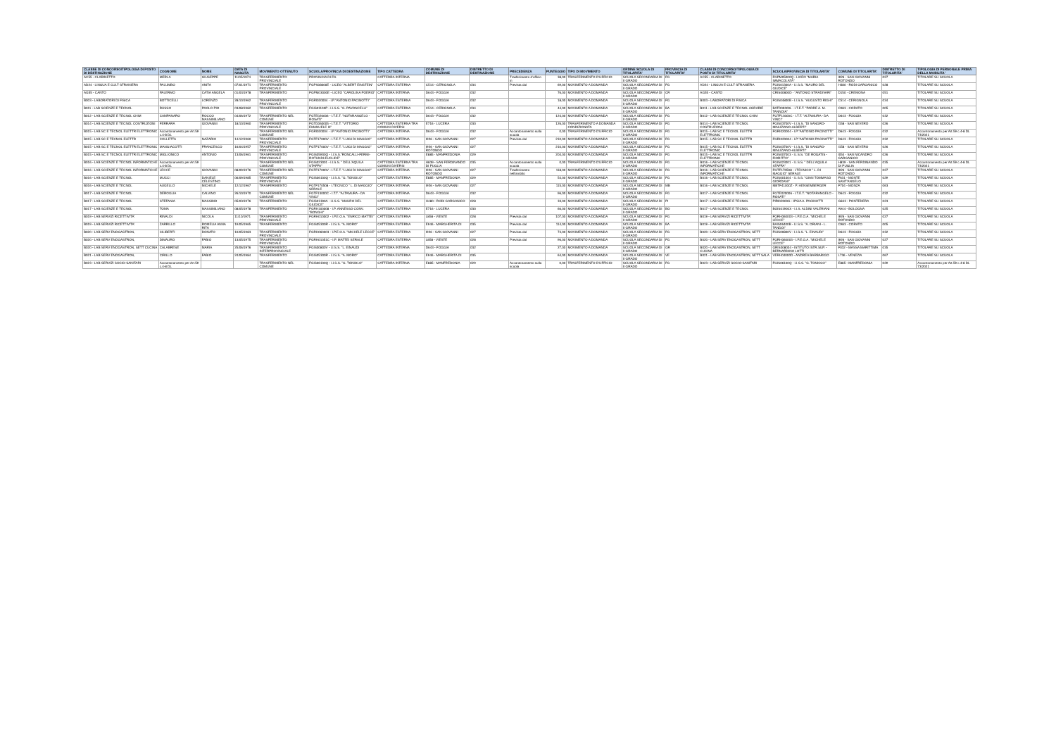| CLASSE DI CONCORSO/TIPOLOGIA DI POSTO DI DESTINAZIONE | COGNOME | NOME | DATA DI NASCITA | MOVIMENTO OTTENUTO | SCUOLA/PROVINCIA DI DESTINAZIONE | TIPO CATTEDRA | COMUNE DI DESTINAZIONE | DISTRETTO DI DESTINAZIONE | PRECEDENZA | PUNTEGGIO | TIPO DI MOVIMENTO | ORDINE SCUOLA DI TITOLARITA' | PROVINCIA DI TITOLARITA' | CLASSI DI CONCORSO/TIPOLOGIA DI POSTO DI TITOLARITA' | SCUOLA/PROVINCIA DI TITOLARITA' | COMUNE DI TITOLARITA' | DISTRETTO DI TITOLARITA' | TIPOLOGIA DI PERSONALE PRIMA DELLA MOBILITA' |
| --- | --- | --- | --- | --- | --- | --- | --- | --- | --- | --- | --- | --- | --- | --- | --- | --- | --- | --- |
| AC55 - CLARINETTO | MERLA | GIUSEPPE | 11/05/1974 | TRASFERIMENTO PROVINCIALE | PROVINCIA DI FG | CATTEDRA INTERNA | | | Trasferimento d'ufficio in | 38,00 | TRASFERIMENTO D'UFFICIO | SCUOLA SECONDARIA DI II GRADO | FG | AC55 - CLARINETTO | FGPM05000Q - LICEO "MARIA IMMACOLATA" | I926 - SAN GIOVANNI ROTONDO | 027 | TITOLARE SU SCUOLA |
| AD24 - LINGUA E CULT STRANIERA | PALUMBO | ANITA | 07/01/1971 | TRASFERIMENTO PROVINCIALE | FGPS08000E - LICEO "ALBERT EINSTEIN" | CATTEDRA ESTERNA | C514 - CERIGNOLA | 034 | Prevista dal | 69,00 | MOVIMENTO A DOMANDA | SCUOLA SECONDARIA DI II GRADO | FG | AD24 - LINGUA E CULT STRANIERA | FGIS01300A - I.I.S.S. "MAURO DEL GIUDICE" | H480 - RODI GARGANICO | 028 | TITOLARE SU SCUOLA |
| AG55 - CANTO | PALERMO | CATIA ANGELA | 01/03/1978 | TRASFERIMENTO | FGPM03000E - LICEO "CAROLINA POERIO" | CATTEDRA INTERNA | D643 - FOGGIA | 032 | | 76,00 | MOVIMENTO A DOMANDA | SCUOLA SECONDARIA DI II GRADO | CR | AG55 - CANTO | CRIS00800D - "ANTONIO STRADIVARI" | D150 - CREMONA | 051 | TITOLARE SU SCUOLA |
| B003 - LABORATORI DI FISICA | BOTTICELLI | LORENZO | 28/10/1962 | TRASFERIMENTO PROVINCIALE | FGRI020004 - I.P."ANTONIO PACINOTTI" | CATTEDRA ESTERNA | D643 - FOGGIA | 032 | | 18,00 | MOVIMENTO A DOMANDA | SCUOLA SECONDARIA DI II GRADO | FG | B003 - LABORATORI DI FISICA | FGIS04800B - I.I.S.S. "AUGUSTO RIGHI" | C514 - CERIGNOLA | 034 | TITOLARE SU SCUOLA |
| B011 - LAB SCIENZE E TECNOL | RUSSO | PAOLO PIO | 03/08/1982 | TRASFERIMENTO | FGIS01100P - I.I.S.S. "G. PAVONCELLI" | CATTEDRA ESTERNA | C514 - CERIGNOLA | 034 | | 44,00 | MOVIMENTO A DOMANDA | SCUOLA SECONDARIA DI II GRADO | BA | B011 - LAB SCIENZE E TECNOL AGRARIE | BATD09000L - I.T.E.T. "PADRE A. M. TANNOIA" | C983 - CORATO | 005 | TITOLARE SU SCUOLA |
| B012 - LAB SCIENZE E TECNOL CHIM | CAMPANARO | ROCCO MASSIMILIANO | 04/06/1972 | TRASFERIMENTO NEL COMUNE | FGTE020006 - I.T.E.T. "NOTARANGELO - ROSATI" | CATTEDRA INTERNA | D643 - FOGGIA | 032 | | 124,00 | MOVIMENTO A DOMANDA | SCUOLA SECONDARIA DI II GRADO | FG | B012 - LAB SCIENZE E TECNOL CHIM | FGTF13000C - I.T.T. "ALTAMURA - DA VINCI" | D643 - FOGGIA | 032 | TITOLARE SU SCUOLA |
| B014 - LAB SCIENZE E TECNOL COSTRUZIONI | FERRARA | GIOVANNI | 18/10/1960 | TRASFERIMENTO PROVINCIALE | FGTD060005 - I.T.E.T. "VITTORIO EMANUELE III" | CATTEDRA ESTERNA TRA COMUNI DIVERSI | E716 - LUCERA | 030 | | 126,00 | TRASFERIMENTO A DOMANDA CONDIZIONATA | SCUOLA SECONDARIA DI II GRADO | FG | B014 - LAB SCIENZE E TECNOL COSTRUZIONI | FGIS03700V - I.I.S.S. "DI SANGRO-MINUZIANO-ALBERTI" | I158 - SAN SEVERO | 026 | TITOLARE SU SCUOLA |
| B015 - LAB SC E TECNOL ELETTR ELETTRONIC | Accantonamento per Art.59 c.4-8 DL | | | TRASFERIMENTO NEL COMUNE | FGRI020004 - I.P."ANTONIO PACINOTTI" | CATTEDRA INTERNA | D643 - FOGGIA | 032 | Accantonamento sulla scuola | 0,00 | TRASFERIMENTO D'UFFICIO | SCUOLA SECONDARIA DI II GRADO | FG | B015 - LAB SC E TECNOL ELETTR ELETTRONIC | FGRI020004 - I.P."ANTONIO PACINOTTI" | D643 - FOGGIA | 032 | Accantonamento per Art.59 c.4-8 DL 73/2021 |
| B015 - LAB SC E TECNOL ELETTR | COLLETTA | NAZARIO | 14/12/1960 | TRASFERIMENTO PROVINCIALE | FGTF17000V - I.T.E.T. "LUIGI DI MAGGIO" | CATTEDRA INTERNA | I926 - SAN GIOVANNI | 027 | Prevista dal | 210,00 | MOVIMENTO A DOMANDA | SCUOLA SECONDARIA DI II GRADO | FG | B015 - LAB SC E TECNOL ELETTR | FGRI020004 - I.P."ANTONIO PACINOTTI" | D643 - FOGGIA | 032 | TITOLARE SU SCUOLA |
| B015 - LAB SC E TECNOL ELETTR ELETTRONIC | MANGIACOTTI | FRANCESCO | 16/04/1957 | TRASFERIMENTO PROVINCIALE | FGTF17000V - I.T.E.T. "LUIGI DI MAGGIO" | CATTEDRA INTERNA | I926 - SAN GIOVANNI ROTONDO | 027 | | 210,00 | MOVIMENTO A DOMANDA | SCUOLA SECONDARIA DI II GRADO | FG | B015 - LAB SC E TECNOL ELETTR ELETTRONIC | FGIS03700V - I.I.S.S. "DI SANGRO-MINUZIANO-ALBERTI" | I158 - SAN SEVERO | 026 | TITOLARE SU SCUOLA |
| B015 - LAB SC E TECNOL ELETTR ELETTRONIC | MIGLIONICO | ANTONIO | 13/06/1961 | TRASFERIMENTO PROVINCIALE | FGIS05900Q - I.I.S.S."RONCALLI-FERMI-ROTUNDI-EUCLIDE" | CATTEDRA INTERNA | E885 - MANFREDONIA | 029 | | 204,00 | MOVIMENTO A DOMANDA | SCUOLA SECONDARIA DI II GRADO | FG | B015 - LAB SC E TECNOL ELETTR ELETTRONIC | FGIS007003 - I.I.S.S. "DE ROGATIS - FIORITTO" | I054 - SAN NICANDRO GARGANICO | 026 | TITOLARE SU SCUOLA |
| B016 - LAB SCIENZE E TECNOL INFORMATICHE | Accantonamento per Art.59 c.4-8 DL | | | TRASFERIMENTO NEL COMUNE | FGIS023001 - I.I.S.S. " DELL'AQUILA STAFFA" | CATTEDRA ESTERNA TRA COMUNI DIVERSI | H839 - SAN FERDINANDO DI PUGLIA | 035 | Accantonamento sulla scuola | 0,00 | TRASFERIMENTO D'UFFICIO | SCUOLA SECONDARIA DI II GRADO | FG | B016 - LAB SCIENZE E TECNOL INFORMATICHE | FGIS023001 - I.I.S.S. " DELL'AQUILA STAFFA" | H839 - SAN FERDINANDO DI PUGLIA | 035 | Accantonamento per Art.59 c.4-8 DL 73/2021 |
| B016 - LAB SCIENZE E TECNOL INFORMATICHE | LECCE | GIOVANNI | 08/09/1976 | TRASFERIMENTO NEL COMUNE | FGTF17000V - I.T.E.T. "LUIGI DI MAGGIO" | CATTEDRA INTERNA | I926 - SAN GIOVANNI ROTONDO | 027 | Trasferimento nell'ambito | 118,00 | MOVIMENTO A DOMANDA | SCUOLA SECONDARIA DI II GRADO | FG | B016 - LAB SCIENZE E TECNOL INFORMATICHE | FGTF170508 - I.TECNICO " L. DI MAGGIO" SERALE | I926 - SAN GIOVANNI ROTONDO | 027 | TITOLARE SU SCUOLA |
| B016 - LAB SCIENZE E TECNOL | MUCCI | DANIELE CELESTINO | 06/09/1985 | TRASFERIMENTO PROVINCIALE | FGIS06100Q - I.I.S.S. "G. TONIOLO" | CATTEDRA ESTERNA | E885 - MANFREDONIA | 029 | | 54,00 | MOVIMENTO A DOMANDA | SCUOLA SECONDARIA DI II GRADO | FG | B016 - LAB SCIENZE E TECNOL | FGIS001004 - I.I.S.S. "GIAN TOMMASO GIORDANI" | F631 - MONTE SANT'ANGELO | 029 | TITOLARE SU SCUOLA |
| B016 - LAB SCIENZE E TECNOL | AUGELLO | MICHELE | 12/12/1967 | TRASFERIMENTO | FGTF170508 - I.TECNICO " L. DI MAGGIO" SERALE | CATTEDRA INTERNA | I926 - SAN GIOVANNI | 027 | | 115,00 | MOVIMENTO A DOMANDA | SCUOLA SECONDARIA DI II GRADO | MB | B016 - LAB SCIENZE E TECNOL | MBTF41000Z - P. HENSEMBERGER | F704 - MONZA | 063 | TITOLARE SU SCUOLA |
| B017 - LAB SCIENZE E TECNOL | DEROGLIA | CALVINO | 26/10/1970 | TRASFERIMENTO NEL COMUNE | FGTF13000C - I.T.T. "ALTAMURA - DA VINCI" | CATTEDRA INTERNA | D643 - FOGGIA | 032 | | 96,00 | MOVIMENTO A DOMANDA | SCUOLA SECONDARIA DI II GRADO | FG | B017 - LAB SCIENZE E TECNOL | FGTE020006 - I.T.E.T. "NOTARANGELO - ROSATI" | D643 - FOGGIA | 032 | TITOLARE SU SCUOLA |
| B017 - LAB SCIENZE E TECNOL | STEFANIA | MASSIMO | 05/03/1976 | TRASFERIMENTO | FGIS01300A - I.I.S.S. "MAURO DEL GIUDICE" | CATTEDRA ESTERNA | H480 - RODI GARGANICO | 028 | | 33,00 | MOVIMENTO A DOMANDA | SCUOLA SECONDARIA DI II GRADO | PI | B017 - LAB SCIENZE E TECNOL | PIRI02000G - IPSIA A. PACINOTTI | G843 - PONTEDERA | 023 | TITOLARE SU SCUOLA |
| B017 - LAB SCIENZE E TECNOL | TOMA | MASSIMILIANO | 08/05/1978 | TRASFERIMENTO | FGRH100008 - I.P. ANNESSO CONV. "BONGHI" | CATTEDRA ESTERNA | E716 - LUCERA | 030 | | 66,00 | MOVIMENTO A DOMANDA | SCUOLA SECONDARIA DI II GRADO | BO | B017 - LAB SCIENZE E TECNOL | BOIS01900X - I.I.S. ALDINI VALERIANI | A944 - BOLOGNA | 025 | TITOLARE SU SCUOLA |
| B019 - LAB SERVIZI RICETTIVITA' | RINALDI | NICOLA | 11/10/1971 | TRASFERIMENTO PROVINCIALE | FGRH010002 - I.P.E.O.A. "ENRICO MATTEI" | CATTEDRA ESTERNA | L858 - VIESTE | 028 | Prevista dal | 107,00 | MOVIMENTO A DOMANDA | SCUOLA SECONDARIA DI II GRADO | FG | B019 - LAB SERVIZI RICETTIVITA' | FGRH060003 - I.P.E.O.A. "MICHELE LECCE" | I926 - SAN GIOVANNI ROTONDO | 027 | TITOLARE SU SCUOLA |
| B019 - LAB SERVIZI RICETTIVITA' | ZARRILLO | ROMELIA ANNA RITA | 19/05/1965 | TRASFERIMENTO | FGIS05300R - I.I.S.S. "A. MORO" | CATTEDRA ESTERNA | E946 - MARGHERITA DI | 035 | Prevista dal | 114,00 | MOVIMENTO A DOMANDA | SCUOLA SECONDARIA DI II GRADO | BA | B019 - LAB SERVIZI RICETTIVITA' | BAIS06400B - I.I.S.S. "A. ORIANI - L. TANDOI" | C983 - CORATO | 005 | TITOLARE SU SCUOLA |
| B020 - LAB SERV ENOGASTRON, | CILIBERTI | DONATO | 10/05/1983 | TRASFERIMENTO PROVINCIALE | FGRH060003 - I.P.E.O.A. "MICHELE LECCE" | CATTEDRA ESTERNA | I926 - SAN GIOVANNI | 027 | Prevista dal | 74,00 | MOVIMENTO A DOMANDA | SCUOLA SECONDARIA DI II GRADO | FG | B020 - LAB SERV ENOGASTRON, SETT | FGIS00800V - I.I.S.S. "L. EINAUDI" | D643 - FOGGIA | 032 | TITOLARE SU SCUOLA |
| B020 - LAB SERV ENOGASTRON, | DIMAURO | FABIO | 13/05/1975 | TRASFERIMENTO PROVINCIALE | FGRH01051C - I.P. MATTEI SERALE | CATTEDRA ESTERNA | L858 - VIESTE | 028 | Prevista dal | 96,00 | MOVIMENTO A DOMANDA | SCUOLA SECONDARIA DI II GRADO | FG | B020 - LAB SERV ENOGASTRON, SETT | FGRH060003 - I.P.E.O.A. "MICHELE LECCE" | I926 - SAN GIOVANNI ROTONDO | 027 | TITOLARE SU SCUOLA |
| B020 - LAB SERV ENOGASTRON, SETT CUCINA | CALABRESE | MARIA | 25/06/1976 | TRASFERIMENTO INTERPROVINCIALE | FGIS00800V - I.I.S.S. "L. EINAUDI | CATTEDRA INTERNA | D643 - FOGGIA | 032 | | 27,00 | MOVIMENTO A DOMANDA | SCUOLA SECONDARIA DI II GRADO | GR | B020 - LAB SERV ENOGASTRON, SETT CUCINA | GRIS008004 - ISTITUTO ISTR.SUP. - BERNARDINO LOTTI | F032 - MASSA MARITTIMA | 035 | TITOLARE SU SCUOLA |
| B021 - LAB SERV ENOGASTRON, | CIRILLO | FABIO | 24/05/1984 | TRASFERIMENTO | FGIS05300R - I.I.S.S. "A. MORO" | CATTEDRA ESTERNA | E946 - MARGHERITA DI | 035 | | 64,00 | MOVIMENTO A DOMANDA | SCUOLA SECONDARIA DI II GRADO | VE | B021 - LAB SERV ENOGASTRON, SETT SALA | VERH04000D - ANDREA BARBARIGO | L736 - VENEZIA | 067 | TITOLARE SU SCUOLA |
| B023 - LAB SERVIZI SOCIO-SANITARI | Accantonamento per Art.59 c.4-8 DL | | | TRASFERIMENTO NEL COMUNE | FGIS06100Q - I.I.S.S. "G. TONIOLO" | CATTEDRA INTERNA | E885 - MANFREDONIA | 029 | Accantonamento sulla scuola | 0,00 | TRASFERIMENTO D'UFFICIO | SCUOLA SECONDARIA DI II GRADO | FG | B023 - LAB SERVIZI SOCIO-SANITARI | FGIS06100Q - I.I.S.S. "G. TONIOLO" | E885 - MANFREDONIA | 029 | Accantonamento per Art.59 c.4-8 DL 73/2021 |